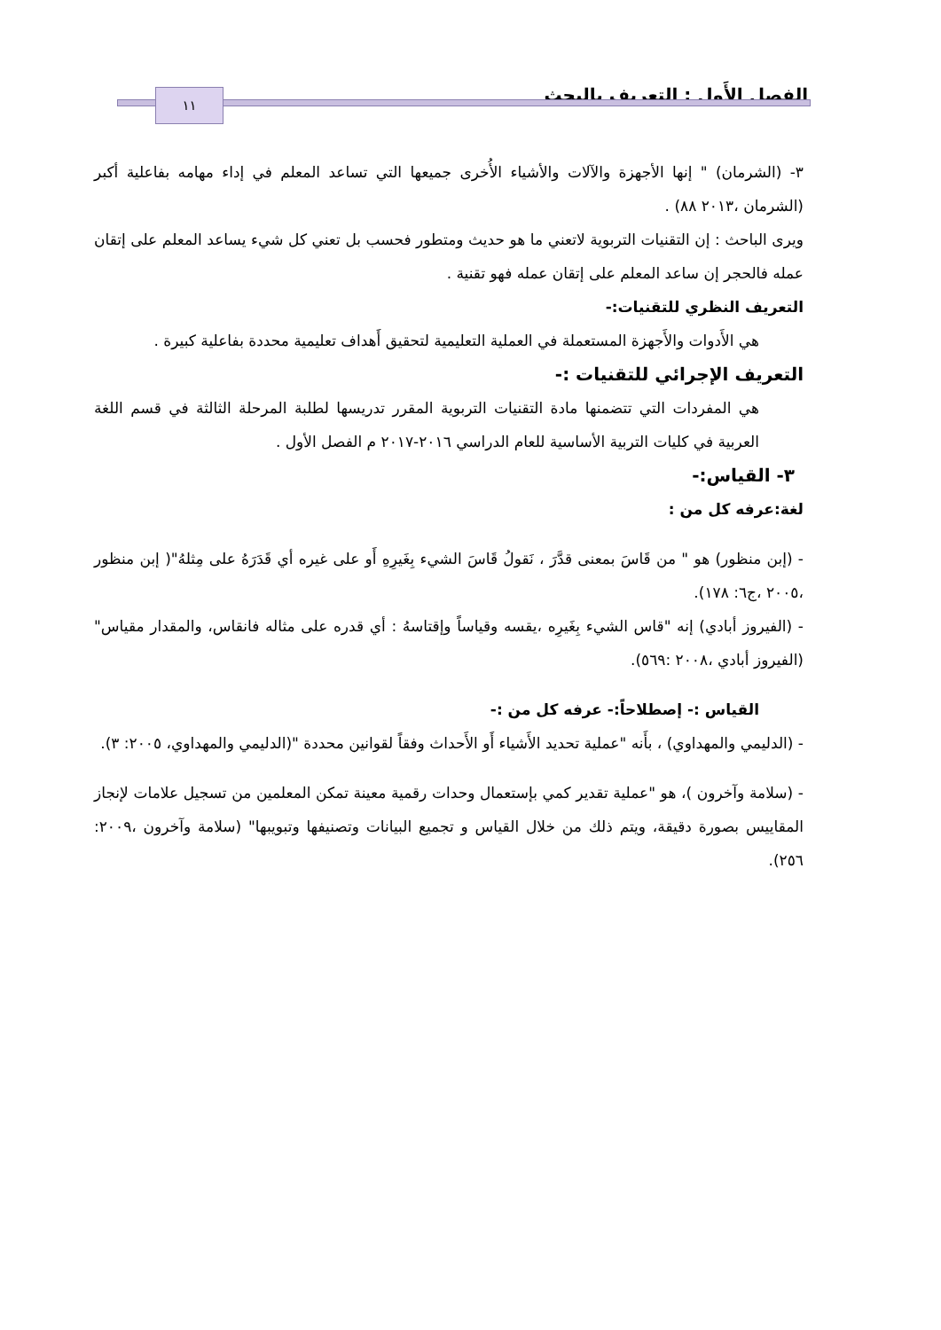الفصل الأَول : التعريف بالبحث ١١
٣- (الشرمان) " إنها الأجهزة والآلات والأشياء الأُخرى جميعها التي تساعد المعلم في إداء مهامه بفاعلية أكبر (الشرمان ،٢٠١٣ ٨٨) .
ويرى الباحث : إن التقنيات التربوية لاتعني ما هو حديث ومتطور فحسب بل تعني كل شيء يساعد المعلم على إتقان عمله فالحجر إن ساعد المعلم على إتقان عمله فهو تقنية .
التعريف النظري للتقنيات:-
هي الأَدوات والأَجهزة المستعملة في العملية التعليمية لتحقيق أَهداف تعليمية محددة بفاعلية كبيرة .
التعريف الإجرائي للتقنيات :-
هي المفردات التي تتضمنها مادة التقنيات التربوية المقرر تدريسها لطلبة المرحلة الثالثة في قسم اللغة العربية في كليات التربية الأساسية للعام الدراسي ٢٠١٦-٢٠١٧ م الفصل الأول .
٣- القياس:-
لغة:عرفه كل من :
- (إبن منظور) هو " من قَاسَ بمعنى قدَّرَ ، نَقولُ قَاسَ الشيء بِغَيرِهِ أَو على غيره أي قَدَرَهُ على مِثلهُ"( إبن منظور ،٢٠٠٥ ،ج٦: ١٧٨).
- (الفيروز أبادي) إنه "قاس الشيء بِغَيرِه ،يقسه وقياساً وإقتاسهُ : أي قدره على مثاله فانقاس، والمقدار مقياس" (الفيروز أبادي ،٢٠٠٨ :٥٦٩).
القياس :- إصطلاحاً:- عرفه كل من :-
- (الدليمي والمهداوي) ، بأَنه "عملية تحديد الأَشياء أَو الأَحداث وفقاً لقوانين محددة "(الدليمي والمهداوي، ٢٠٠٥: ٣).
- (سلامة وآخرون )، هو "عملية تقدير كمي بإستعمال وحدات رقمية معينة تمكن المعلمين من تسجيل علامات لإنجاز المقاييس بصورة دقيقة، ويتم ذلك من خلال القياس و تجميع البيانات وتصنيفها وتبويبها" (سلامة وآخرون ،٢٠٠٩: ٢٥٦).